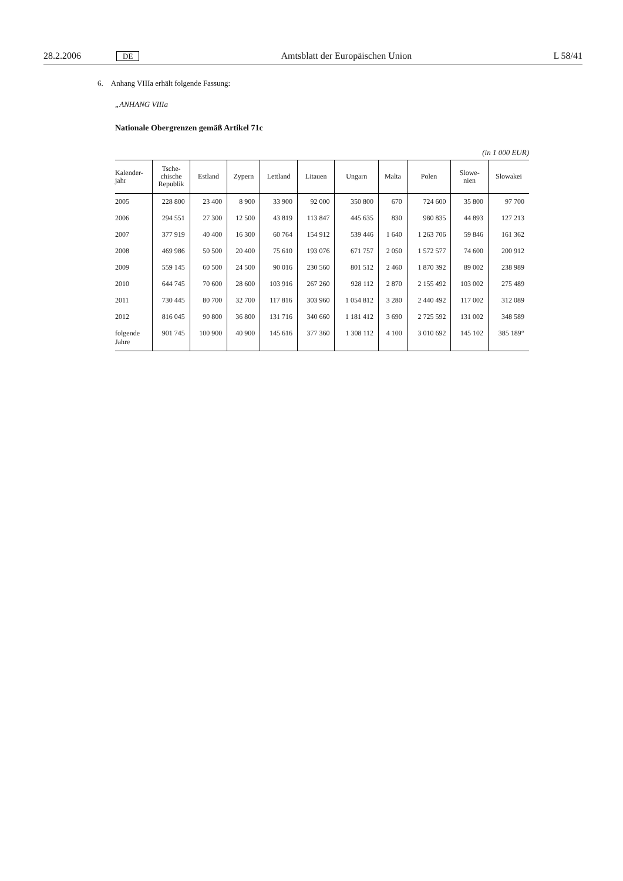28.2.2006 DE Amtsblatt der Europäischen Union L 58/41
6. Anhang VIIIa erhält folgende Fassung:
„ANHANG VIIIa
Nationale Obergrenzen gemäß Artikel 71c
(in 1 000 EUR)
| Kalender- jahr | Tsche- chische Republik | Estland | Zypern | Lettland | Litauen | Ungarn | Malta | Polen | Slowe- nien | Slowakei |
| --- | --- | --- | --- | --- | --- | --- | --- | --- | --- | --- |
| 2005 | 228 800 | 23 400 | 8 900 | 33 900 | 92 000 | 350 800 | 670 | 724 600 | 35 800 | 97 700 |
| 2006 | 294 551 | 27 300 | 12 500 | 43 819 | 113 847 | 445 635 | 830 | 980 835 | 44 893 | 127 213 |
| 2007 | 377 919 | 40 400 | 16 300 | 60 764 | 154 912 | 539 446 | 1 640 | 1 263 706 | 59 846 | 161 362 |
| 2008 | 469 986 | 50 500 | 20 400 | 75 610 | 193 076 | 671 757 | 2 050 | 1 572 577 | 74 600 | 200 912 |
| 2009 | 559 145 | 60 500 | 24 500 | 90 016 | 230 560 | 801 512 | 2 460 | 1 870 392 | 89 002 | 238 989 |
| 2010 | 644 745 | 70 600 | 28 600 | 103 916 | 267 260 | 928 112 | 2 870 | 2 155 492 | 103 002 | 275 489 |
| 2011 | 730 445 | 80 700 | 32 700 | 117 816 | 303 960 | 1 054 812 | 3 280 | 2 440 492 | 117 002 | 312 089 |
| 2012 | 816 045 | 90 800 | 36 800 | 131 716 | 340 660 | 1 181 412 | 3 690 | 2 725 592 | 131 002 | 348 589 |
| folgende Jahre | 901 745 | 100 900 | 40 900 | 145 616 | 377 360 | 1 308 112 | 4 100 | 3 010 692 | 145 102 | 385 189“ |